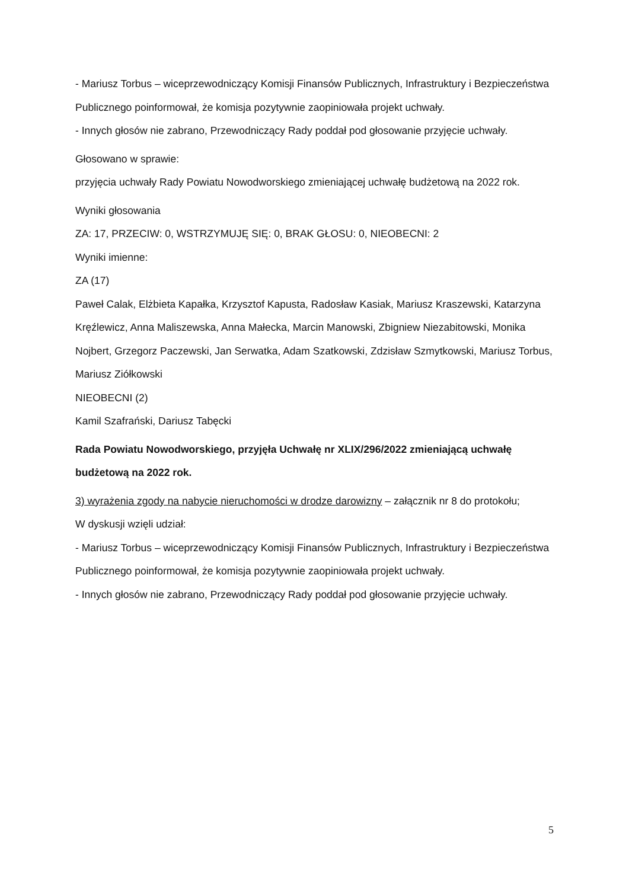- Mariusz Torbus – wiceprzewodniczący Komisji Finansów Publicznych, Infrastruktury i Bezpieczeństwa Publicznego poinformował, że komisja pozytywnie zaopiniowała projekt uchwały.
- Innych głosów nie zabrano, Przewodniczący Rady poddał pod głosowanie przyjęcie uchwały.
Głosowano w sprawie:
przyjęcia uchwały Rady Powiatu Nowodworskiego zmieniającej uchwałę budżetową na 2022 rok.
Wyniki głosowania
ZA: 17, PRZECIW: 0, WSTRZYMUJĘ SIĘ: 0, BRAK GŁOSU: 0, NIEOBECNI: 2
Wyniki imienne:
ZA (17)
Paweł Calak, Elżbieta Kapałka, Krzysztof Kapusta, Radosław Kasiak, Mariusz Kraszewski, Katarzyna Kręźlewicz, Anna Maliszewska, Anna Małecka, Marcin Manowski, Zbigniew Niezabitowski, Monika Nojbert, Grzegorz Paczewski, Jan Serwatka, Adam Szatkowski, Zdzisław Szmytkowski, Mariusz Torbus, Mariusz Ziółkowski
NIEOBECNI (2)
Kamil Szafrański, Dariusz Tabęcki
Rada Powiatu Nowodworskiego, przyjęła Uchwałę nr XLIX/296/2022 zmieniającą uchwałę budżetową na 2022 rok.
3) wyrażenia zgody na nabycie nieruchomości w drodze darowizny – załącznik nr 8 do protokołu;
W dyskusji wzięli udział:
- Mariusz Torbus – wiceprzewodniczący Komisji Finansów Publicznych, Infrastruktury i Bezpieczeństwa Publicznego poinformował, że komisja pozytywnie zaopiniowała projekt uchwały.
- Innych głosów nie zabrano, Przewodniczący Rady poddał pod głosowanie przyjęcie uchwały.
5